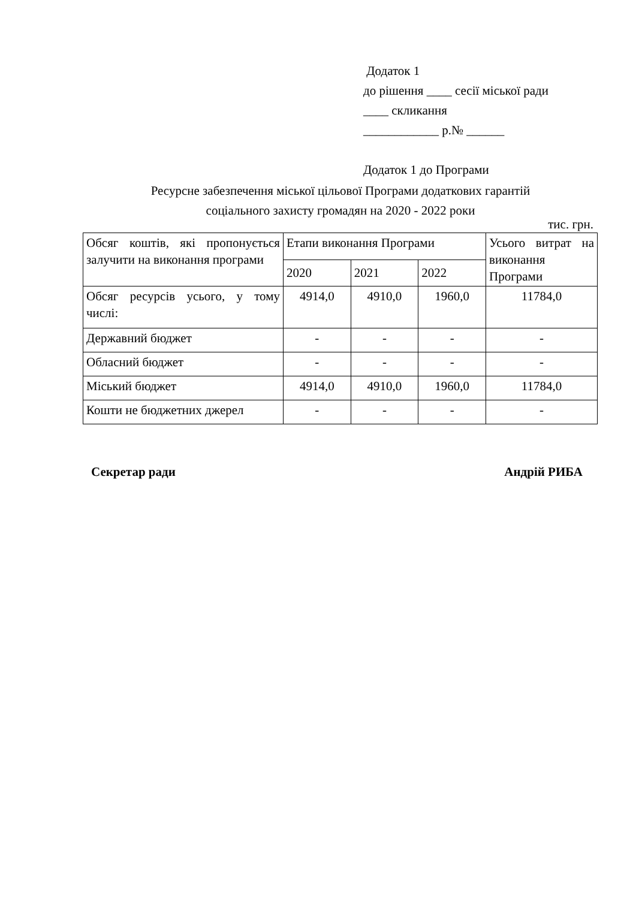Додаток 1
до рішення ____ сесії міської ради
____ скликання
____________ р.№ ______
Додаток 1 до Програми
Ресурсне забезпечення міської цільової Програми додаткових гарантій
соціального захисту громадян на 2020 - 2022 роки
тис. грн.
| Обсяг коштів, які пропонується залучити на виконання програми | Етапи виконання Програми | | | Усього витрат на виконання Програми |
| --- | --- | --- | --- | --- |
| | 2020 | 2021 | 2022 | |
| Обсяг ресурсів усього, у тому числі: | 4914,0 | 4910,0 | 1960,0 | 11784,0 |
| Державний бюджет | - | - | - | - |
| Обласний бюджет | - | - | - | - |
| Міський бюджет | 4914,0 | 4910,0 | 1960,0 | 11784,0 |
| Кошти не бюджетних джерел | - | - | - | - |
Секретар ради Андрій РИБА